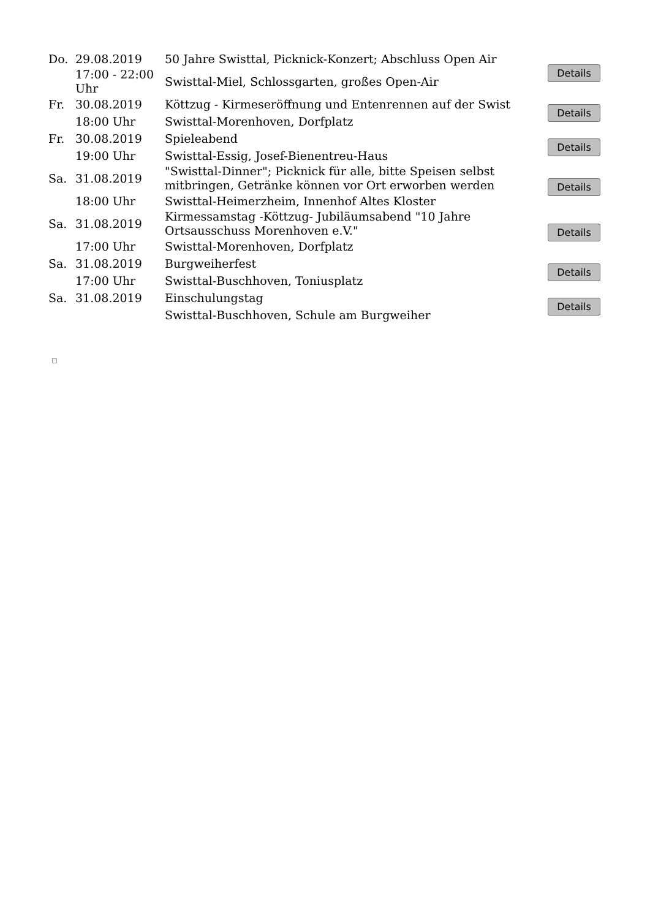| Do. | 29.08.2019 | 50 Jahre Swisttal, Picknick-Konzert; Abschluss Open Air | Details |
| | 17:00 - 22:00 Uhr | Swisttal-Miel, Schlossgarten, großes Open-Air | |
| Fr. | 30.08.2019 | Köttzug - Kirmeseröffnung und Entenrennen auf der Swist | Details |
| | 18:00 Uhr | Swisttal-Morenhoven, Dorfplatz | |
| Fr. | 30.08.2019 | Spieleabend | Details |
| | 19:00 Uhr | Swisttal-Essig, Josef-Bienentreu-Haus | |
| Sa. | 31.08.2019 | "Swisttal-Dinner"; Picknick für alle, bitte Speisen selbst mitbringen, Getränke können vor Ort erworben werden | Details |
| | 18:00 Uhr | Swisttal-Heimerzheim, Innenhof Altes Kloster | |
| Sa. | 31.08.2019 | Kirmessamstag -Köttzug- Jubiläumsabend "10 Jahre Ortsausschuss Morenhoven e.V." | Details |
| | 17:00 Uhr | Swisttal-Morenhoven, Dorfplatz | |
| Sa. | 31.08.2019 | Burgweiherfest | Details |
| | 17:00 Uhr | Swisttal-Buschhoven, Toniusplatz | |
| Sa. | 31.08.2019 | Einschulungstag | Details |
| | | Swisttal-Buschhoven, Schule am Burgweiher | |